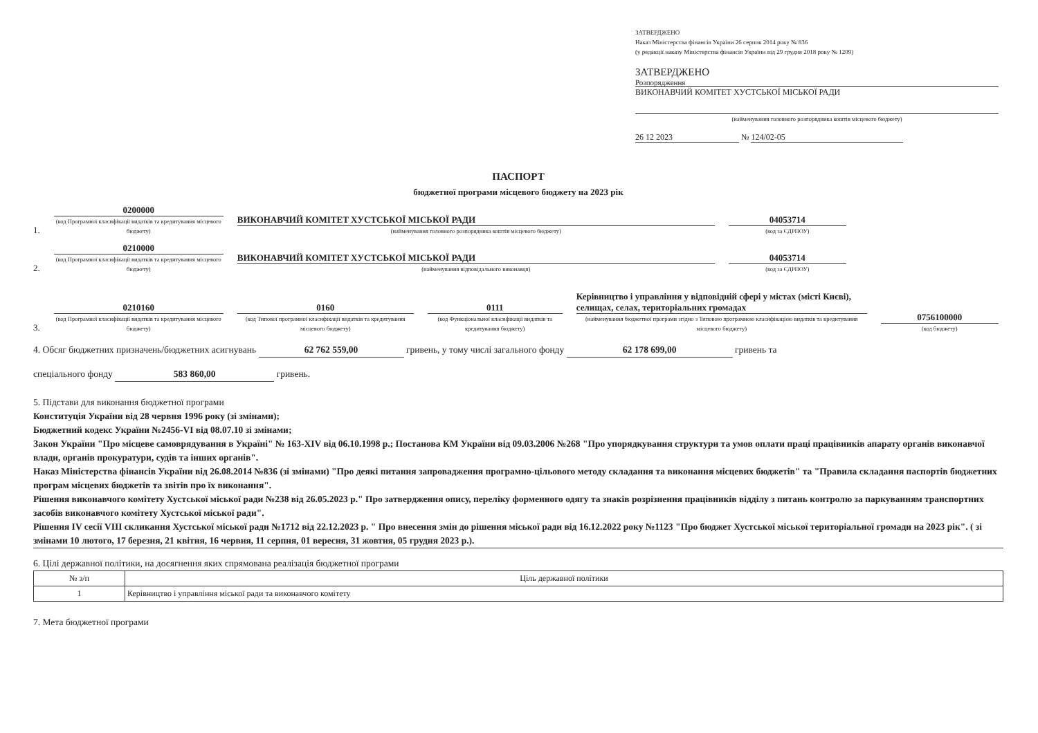ЗАТВЕРДЖЕНО
Наказ Міністерства фінансів України 26 серпня 2014 року № 836
(у редакції наказу Міністерства фінансів України від 29 грудня 2018 року № 1209)
ЗАТВЕРДЖЕНО
Розпорядження
ВИКОНАВЧИЙ КОМІТЕТ ХУСТСЬКОЇ МІСЬКОЇ РАДИ
(найменування головного розпорядника коштів місцевого бюджету)
26 12 2023 № 124/02-05
ПАСПОРТ
бюджетної програми місцевого бюджету на 2023 рік
1.
0200000
(код Програмної класифікації видатків та кредитування місцевого бюджету)
ВИКОНАВЧИЙ КОМІТЕТ ХУСТСЬКОЇ МІСЬКОЇ РАДИ
(найменування головного розпорядника коштів місцевого бюджету)
04053714
(код за ЄДРПОУ)
2.
0210000
(код Програмної класифікації видатків та кредитування місцевого бюджету)
ВИКОНАВЧИЙ КОМІТЕТ ХУСТСЬКОЇ МІСЬКОЇ РАДИ
(найменування відповідального виконавця)
04053714
(код за ЄДРПОУ)
3.
0210160
(код Програмної класифікації видатків та кредитування місцевого бюджету)
0160
(код Типової програмної класифікації видатків та кредитування місцевого бюджету)
0111
(код Функціональної класифікації видатків та кредитування бюджету)
Керівництво і управління у відповідній сфері у містах (місті Києві), селищах, селах, територіальних громадах
(найменування бюджетної програми згідно з Типовою програмною класифікацією видатків та кредитування місцевого бюджету)
0756100000
(код бюджету)
4. Обсяг бюджетних призначень/бюджетних асигнувань 62 762 559,00 гривень, у тому числі загального фонду 62 178 699,00 гривень та
спеціального фонду 583 860,00 гривень.
5. Підстави для виконання бюджетної програми
Конституція України від 28 червня 1996 року (зі змінами);
Бюджетний кодекс України №2456-VI від 08.07.10 зі змінами;
Закон України "Про місцеве самоврядування в Україні" № 163-XIV від 06.10.1998 р.; Постанова КМ України від 09.03.2006 №268 "Про упорядкування структури та умов оплати праці працівників апарату органів виконавчої влади, органів прокуратури, судів та інших органів".
Наказ Міністерства фінансів України від 26.08.2014 №836 (зі змінами) "Про деякі питання запровадження програмно-цільового методу складання та виконання місцевих бюджетів" та "Правила складання паспортів бюджетних програм місцевих бюджетів та звітів про їх виконання".
Рішення виконавчого комітету Хустської міської ради №238 від 26.05.2023 р." Про затвердження опису, переліку форменного одягу та знаків розрізнення працівників відділу з питань контролю за паркуванням транспортних засобів виконавчого комітету Хустської міської ради".
Рішення IV сесії VIII скликання Хустської міської ради №1712 від 22.12.2023 р. " Про внесення змін до рішення міської ради від 16.12.2022 року №1123 "Про бюджет Хустської міської територіальної громади на 2023 рік". ( зі змінами 10 лютого, 17 березня, 21 квітня, 16 червня, 11 серпня, 01 вересня, 31 жовтня, 05 грудня 2023 р.).
6. Цілі державної політики, на досягнення яких спрямована реалізація бюджетної програми
| № з/п | Ціль державної політики |
| 1 | Керівництво і управління міської ради та виконавчого комітету |
7. Мета бюджетної програми